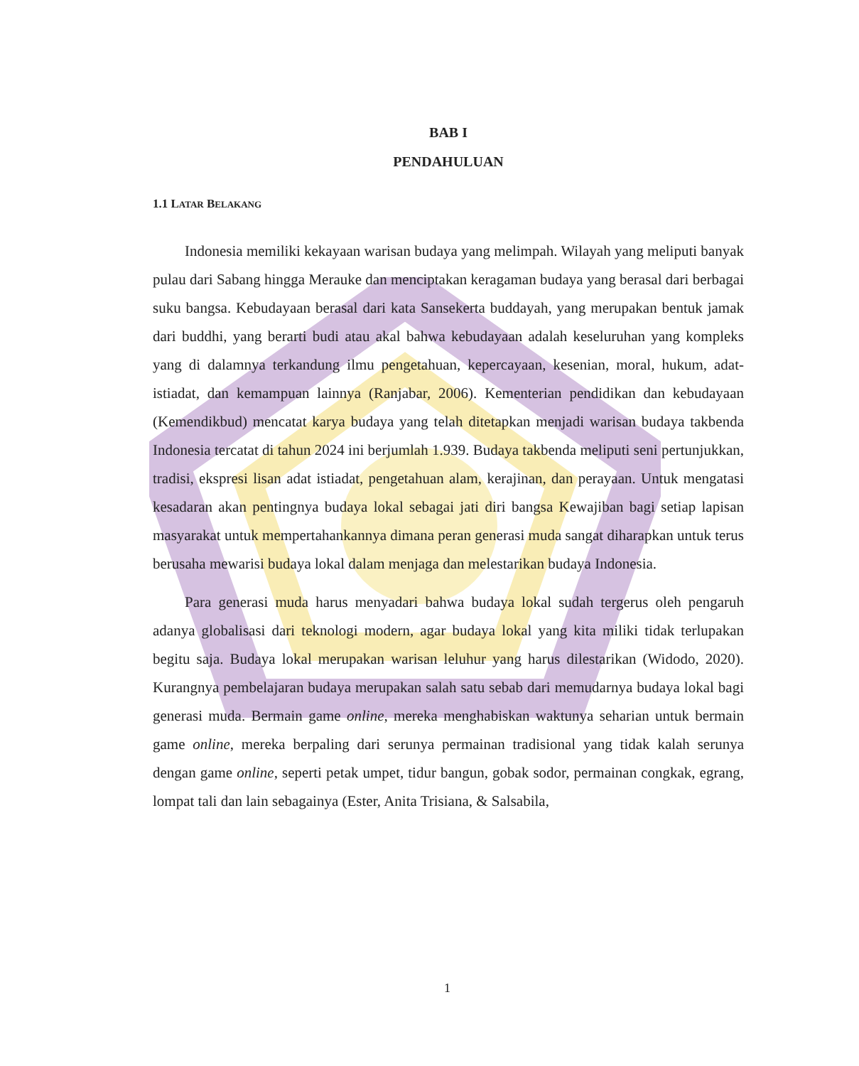BAB I
PENDAHULUAN
1.1 LATAR BELAKANG
Indonesia memiliki kekayaan warisan budaya yang melimpah. Wilayah yang meliputi banyak pulau dari Sabang hingga Merauke dan menciptakan keragaman budaya yang berasal dari berbagai suku bangsa. Kebudayaan berasal dari kata Sansekerta buddayah, yang merupakan bentuk jamak dari buddhi, yang berarti budi atau akal bahwa kebudayaan adalah keseluruhan yang kompleks yang di dalamnya terkandung ilmu pengetahuan, kepercayaan, kesenian, moral, hukum, adat-istiadat, dan kemampuan lainnya (Ranjabar, 2006). Kementerian pendidikan dan kebudayaan (Kemendikbud) mencatat karya budaya yang telah ditetapkan menjadi warisan budaya takbenda Indonesia tercatat di tahun 2024 ini berjumlah 1.939. Budaya takbenda meliputi seni pertunjukkan, tradisi, ekspresi lisan adat istiadat, pengetahuan alam, kerajinan, dan perayaan. Untuk mengatasi kesadaran akan pentingnya budaya lokal sebagai jati diri bangsa Kewajiban bagi setiap lapisan masyarakat untuk mempertahankannya dimana peran generasi muda sangat diharapkan untuk terus berusaha mewarisi budaya lokal dalam menjaga dan melestarikan budaya Indonesia.
Para generasi muda harus menyadari bahwa budaya lokal sudah tergerus oleh pengaruh adanya globalisasi dari teknologi modern, agar budaya lokal yang kita miliki tidak terlupakan begitu saja. Budaya lokal merupakan warisan leluhur yang harus dilestarikan (Widodo, 2020). Kurangnya pembelajaran budaya merupakan salah satu sebab dari memudarnya budaya lokal bagi generasi muda. Bermain game online, mereka menghabiskan waktunya seharian untuk bermain game online, mereka berpaling dari serunya permainan tradisional yang tidak kalah serunya dengan game online, seperti petak umpet, tidur bangun, gobak sodor, permainan congkak, egrang, lompat tali dan lain sebagainya (Ester, Anita Trisiana, & Salsabila,
1